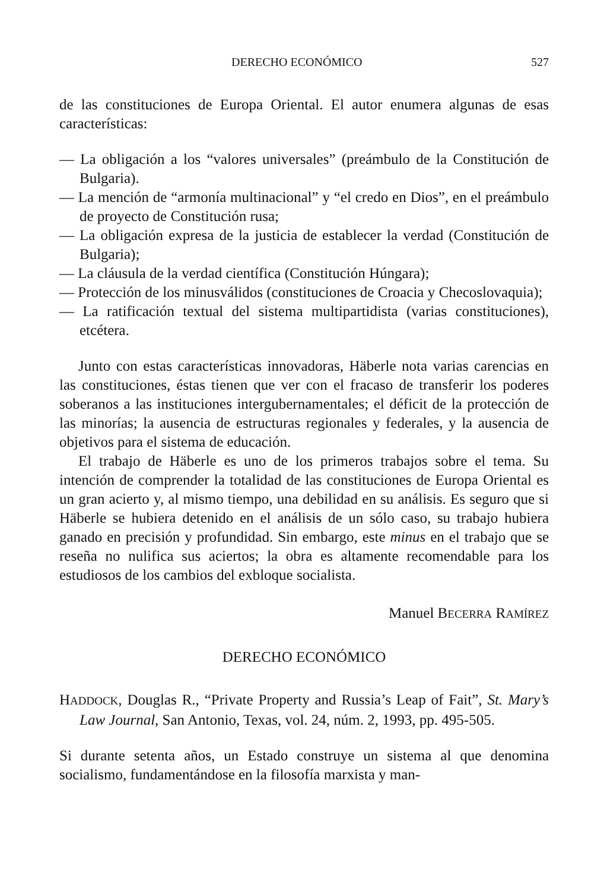DERECHO ECONÓMICO 527
de las constituciones de Europa Oriental. El autor enumera algunas de esas características:
— La obligación a los “valores universales” (preámbulo de la Constitución de Bulgaria).
— La mención de “armonía multinacional” y “el credo en Dios”, en el preámbulo de proyecto de Constitución rusa;
— La obligación expresa de la justicia de establecer la verdad (Constitución de Bulgaria);
— La cláusula de la verdad científica (Constitución Húngara);
— Protección de los minusválidos (constituciones de Croacia y Checoslovaquia);
— La ratificación textual del sistema multipartidista (varias constituciones), etcétera.
Junto con estas características innovadoras, Häberle nota varias carencias en las constituciones, éstas tienen que ver con el fracaso de transferir los poderes soberanos a las instituciones intergubernamentales; el déficit de la protección de las minorías; la ausencia de estructuras regionales y federales, y la ausencia de objetivos para el sistema de educación.
El trabajo de Häberle es uno de los primeros trabajos sobre el tema. Su intención de comprender la totalidad de las constituciones de Europa Oriental es un gran acierto y, al mismo tiempo, una debilidad en su análisis. Es seguro que si Häberle se hubiera detenido en el análisis de un sólo caso, su trabajo hubiera ganado en precisión y profundidad. Sin embargo, este minus en el trabajo que se reseña no nulifica sus aciertos; la obra es altamente recomendable para los estudiosos de los cambios del exbloque socialista.
Manuel BECERRA RAMÍREZ
DERECHO ECONÓMICO
HADDOCK, Douglas R., “Private Property and Russia’s Leap of Fait”, St. Mary’s Law Journal, San Antonio, Texas, vol. 24, núm. 2, 1993, pp. 495-505.
Si durante setenta años, un Estado construye un sistema al que denomina socialismo, fundamentándose en la filosofía marxista y man-